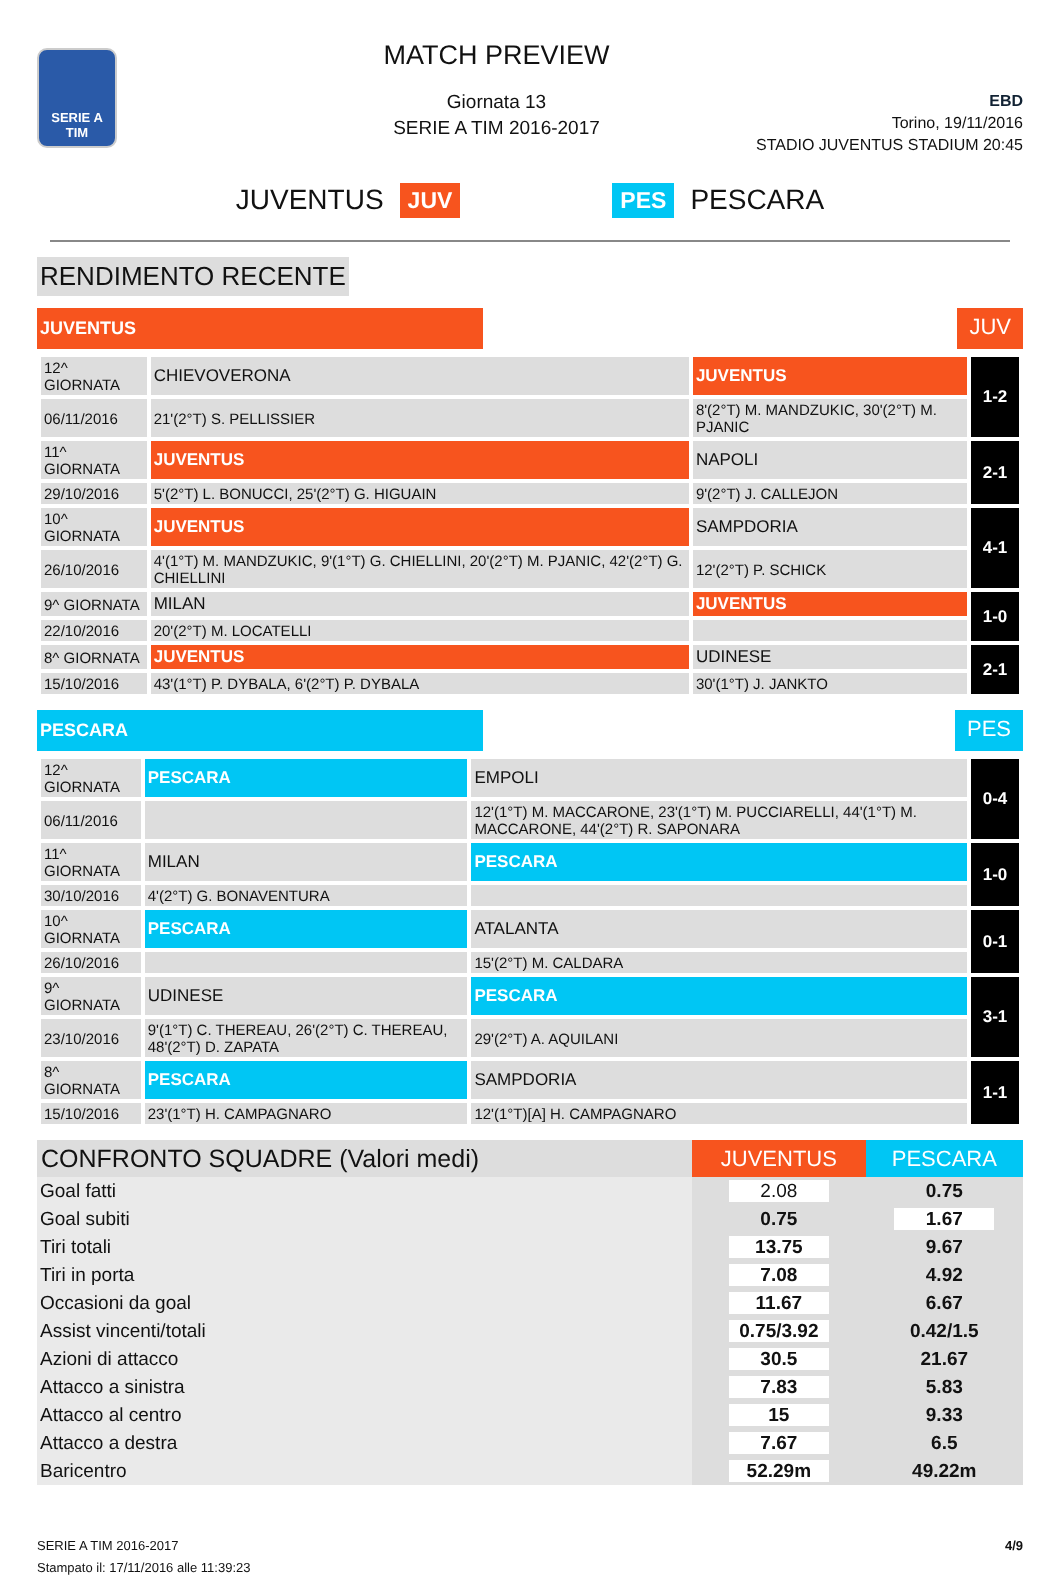SERIE A TIM
MATCH PREVIEW
Giornata 13
SERIE A TIM 2016-2017
EBD
Torino, 19/11/2016
STADIO JUVENTUS STADIUM 20:45
JUVENTUS JUV PES PESCARA
RENDIMENTO RECENTE
JUVENTUS JUV
| 12^ GIORNATA | CHIEVOVERONA | JUVENTUS | 1-2 |
| 06/11/2016 | 21'(2°T) S. PELLISSIER | 8'(2°T) M. MANDZUKIC, 30'(2°T) M. PJANIC | |
| 11^ GIORNATA | JUVENTUS | NAPOLI | 2-1 |
| 29/10/2016 | 5'(2°T) L. BONUCCI, 25'(2°T) G. HIGUAIN | 9'(2°T) J. CALLEJON | |
| 10^ GIORNATA | JUVENTUS | SAMPDORIA | 4-1 |
| 26/10/2016 | 4'(1°T) M. MANDZUKIC, 9'(1°T) G. CHIELLINI, 20'(2°T) M. PJANIC, 42'(2°T) G. CHIELLINI | 12'(2°T) P. SCHICK | |
| 9^ GIORNATA | MILAN | JUVENTUS | 1-0 |
| 22/10/2016 | 20'(2°T) M. LOCATELLI | | |
| 8^ GIORNATA | JUVENTUS | UDINESE | 2-1 |
| 15/10/2016 | 43'(1°T) P. DYBALA, 6'(2°T) P. DYBALA | 30'(1°T) J. JANKTO | |
PESCARA PES
| 12^ GIORNATA | PESCARA | EMPOLI | 0-4 |
| 06/11/2016 | | 12'(1°T) M. MACCARONE, 23'(1°T) M. PUCCIARELLI, 44'(1°T) M. MACCARONE, 44'(2°T) R. SAPONARA | |
| 11^ GIORNATA | MILAN | PESCARA | 1-0 |
| 30/10/2016 | 4'(2°T) G. BONAVENTURA | | |
| 10^ GIORNATA | PESCARA | ATALANTA | 0-1 |
| 26/10/2016 | | 15'(2°T) M. CALDARA | |
| 9^ GIORNATA | UDINESE | PESCARA | 3-1 |
| 23/10/2016 | 9'(1°T) C. THEREAU, 26'(2°T) C. THEREAU, 48'(2°T) D. ZAPATA | 29'(2°T) A. AQUILANI | |
| 8^ GIORNATA | PESCARA | SAMPDORIA | 1-1 |
| 15/10/2016 | 23'(1°T) H. CAMPAGNARO | 12'(1°T)[A] H. CAMPAGNARO | |
| CONFRONTO SQUADRE (Valori medi) | JUVENTUS | PESCARA |
| --- | --- | --- |
| Goal fatti | 2.08 | 0.75 |
| Goal subiti | 0.75 | 1.67 |
| Tiri totali | 13.75 | 9.67 |
| Tiri in porta | 7.08 | 4.92 |
| Occasioni da goal | 11.67 | 6.67 |
| Assist vincenti/totali | 0.75/3.92 | 0.42/1.5 |
| Azioni di attacco | 30.5 | 21.67 |
| Attacco a sinistra | 7.83 | 5.83 |
| Attacco al centro | 15 | 9.33 |
| Attacco a destra | 7.67 | 6.5 |
| Baricentro | 52.29m | 49.22m |
SERIE A TIM 2016-2017
Stampato il: 17/11/2016 alle 11:39:23
4/9